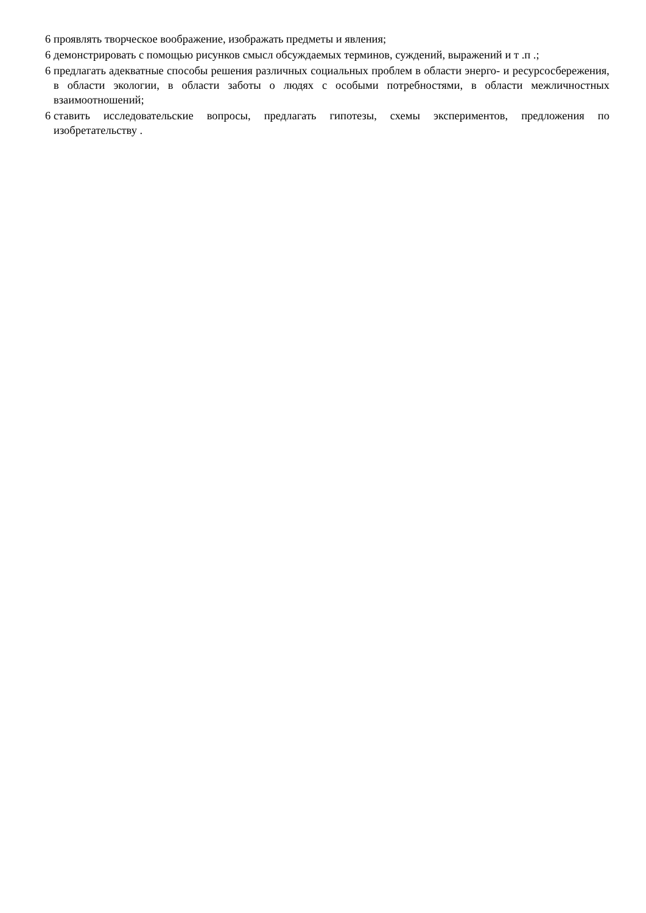6 проявлять творческое воображение, изображать предметы и явления;
6 демонстрировать с помощью рисунков смысл обсуждаемых терминов, суждений, выражений и т .п .;
6 предлагать адекватные способы решения различных социальных проблем в области энерго- и ресурсосбережения, в области экологии, в области заботы о людях с особыми потребностями, в области межличностных взаимоотношений;
6 ставить исследовательские вопросы, предлагать гипотезы, схемы экспериментов, предложения по изобретательству .